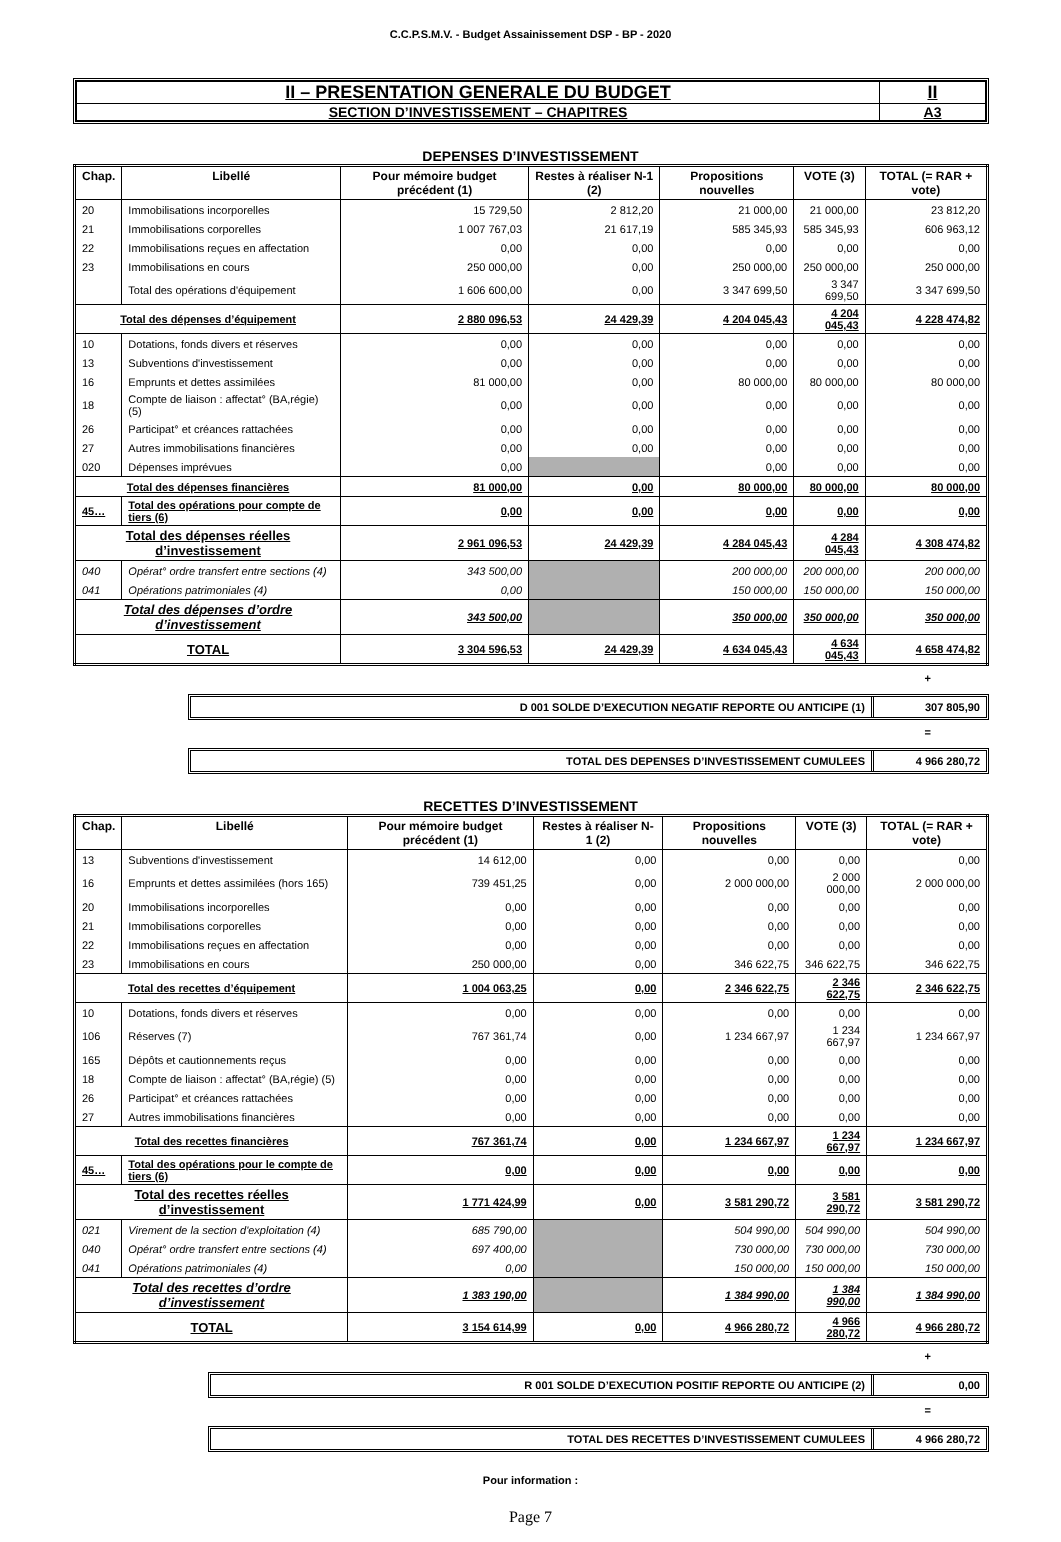C.C.P.S.M.V. - Budget Assainissement DSP - BP - 2020
| II – PRESENTATION GENERALE DU BUDGET | II |
| SECTION D’INVESTISSEMENT – CHAPITRES | A3 |
DEPENSES D’INVESTISSEMENT
| Chap. | Libellé | Pour mémoire budget précédent (1) | Restes à réaliser N-1 (2) | Propositions nouvelles | VOTE (3) | TOTAL (= RAR + vote) |
| --- | --- | --- | --- | --- | --- | --- |
| 20 | Immobilisations incorporelles | 15 729,50 | 2 812,20 | 21 000,00 | 21 000,00 | 23 812,20 |
| 21 | Immobilisations corporelles | 1 007 767,03 | 21 617,19 | 585 345,93 | 585 345,93 | 606 963,12 |
| 22 | Immobilisations reçues en affectation | 0,00 | 0,00 | 0,00 | 0,00 | 0,00 |
| 23 | Immobilisations en cours | 250 000,00 | 0,00 | 250 000,00 | 250 000,00 | 250 000,00 |
| | Total des opérations d'équipement | 1 606 600,00 | 0,00 | 3 347 699,50 | 3 347 699,50 | 3 347 699,50 |
| Total des dépenses d’équipement | | 2 880 096,53 | 24 429,39 | 4 204 045,43 | 4 204 045,43 | 4 228 474,82 |
| 10 | Dotations, fonds divers et réserves | 0,00 | 0,00 | 0,00 | 0,00 | 0,00 |
| 13 | Subventions d'investissement | 0,00 | 0,00 | 0,00 | 0,00 | 0,00 |
| 16 | Emprunts et dettes assimilées | 81 000,00 | 0,00 | 80 000,00 | 80 000,00 | 80 000,00 |
| 18 | Compte de liaison : affectat° (BA,régie) (5) | 0,00 | 0,00 | 0,00 | 0,00 | 0,00 |
| 26 | Participat° et créances rattachées | 0,00 | 0,00 | 0,00 | 0,00 | 0,00 |
| 27 | Autres immobilisations financières | 0,00 | 0,00 | 0,00 | 0,00 | 0,00 |
| 020 | Dépenses imprévues | 0,00 | | 0,00 | 0,00 | 0,00 |
| Total des dépenses financières | | 81 000,00 | 0,00 | 80 000,00 | 80 000,00 | 80 000,00 |
| 45… | Total des opérations pour compte de tiers (6) | 0,00 | 0,00 | 0,00 | 0,00 | 0,00 |
| Total des dépenses réelles d’investissement | | 2 961 096,53 | 24 429,39 | 4 284 045,43 | 4 284 045,43 | 4 308 474,82 |
| 040 | Opérat° ordre transfert entre sections (4) | 343 500,00 | | 200 000,00 | 200 000,00 | 200 000,00 |
| 041 | Opérations patrimoniales (4) | 0,00 | | 150 000,00 | 150 000,00 | 150 000,00 |
| Total des dépenses d’ordre d’investissement | | 343 500,00 | | 350 000,00 | 350 000,00 | 350 000,00 |
| TOTAL | | 3 304 596,53 | 24 429,39 | 4 634 045,43 | 4 634 045,43 | 4 658 474,82 |
+
D 001 SOLDE D’EXECUTION NEGATIF REPORTE OU ANTICIPE (1)
307 805,90
=
TOTAL DES DEPENSES D’INVESTISSEMENT CUMULEES
4 966 280,72
RECETTES D’INVESTISSEMENT
| Chap. | Libellé | Pour mémoire budget précédent (1) | Restes à réaliser N-1 (2) | Propositions nouvelles | VOTE (3) | TOTAL (= RAR + vote) |
| --- | --- | --- | --- | --- | --- | --- |
| 13 | Subventions d'investissement | 14 612,00 | 0,00 | 0,00 | 0,00 | 0,00 |
| 16 | Emprunts et dettes assimilées (hors 165) | 739 451,25 | 0,00 | 2 000 000,00 | 2 000 000,00 | 2 000 000,00 |
| 20 | Immobilisations incorporelles | 0,00 | 0,00 | 0,00 | 0,00 | 0,00 |
| 21 | Immobilisations corporelles | 0,00 | 0,00 | 0,00 | 0,00 | 0,00 |
| 22 | Immobilisations reçues en affectation | 0,00 | 0,00 | 0,00 | 0,00 | 0,00 |
| 23 | Immobilisations en cours | 250 000,00 | 0,00 | 346 622,75 | 346 622,75 | 346 622,75 |
| Total des recettes d’équipement | | 1 004 063,25 | 0,00 | 2 346 622,75 | 2 346 622,75 | 2 346 622,75 |
| 10 | Dotations, fonds divers et réserves | 0,00 | 0,00 | 0,00 | 0,00 | 0,00 |
| 106 | Réserves (7) | 767 361,74 | 0,00 | 1 234 667,97 | 1 234 667,97 | 1 234 667,97 |
| 165 | Dépôts et cautionnements reçus | 0,00 | 0,00 | 0,00 | 0,00 | 0,00 |
| 18 | Compte de liaison : affectat° (BA,régie) (5) | 0,00 | 0,00 | 0,00 | 0,00 | 0,00 |
| 26 | Participat° et créances rattachées | 0,00 | 0,00 | 0,00 | 0,00 | 0,00 |
| 27 | Autres immobilisations financières | 0,00 | 0,00 | 0,00 | 0,00 | 0,00 |
| Total des recettes financières | | 767 361,74 | 0,00 | 1 234 667,97 | 1 234 667,97 | 1 234 667,97 |
| 45… | Total des opérations pour le compte de tiers (6) | 0,00 | 0,00 | 0,00 | 0,00 | 0,00 |
| Total des recettes réelles d’investissement | | 1 771 424,99 | 0,00 | 3 581 290,72 | 3 581 290,72 | 3 581 290,72 |
| 021 | Virement de la section d'exploitation (4) | 685 790,00 | | 504 990,00 | 504 990,00 | 504 990,00 |
| 040 | Opérat° ordre transfert entre sections (4) | 697 400,00 | | 730 000,00 | 730 000,00 | 730 000,00 |
| 041 | Opérations patrimoniales (4) | 0,00 | | 150 000,00 | 150 000,00 | 150 000,00 |
| Total des recettes d’ordre d’investissement | | 1 383 190,00 | | 1 384 990,00 | 1 384 990,00 | 1 384 990,00 |
| TOTAL | | 3 154 614,99 | 0,00 | 4 966 280,72 | 4 966 280,72 | 4 966 280,72 |
+
R 001 SOLDE D’EXECUTION POSITIF REPORTE OU ANTICIPE (2)
0,00
=
TOTAL DES RECETTES D’INVESTISSEMENT CUMULEES
4 966 280,72
Pour information :
Page 7